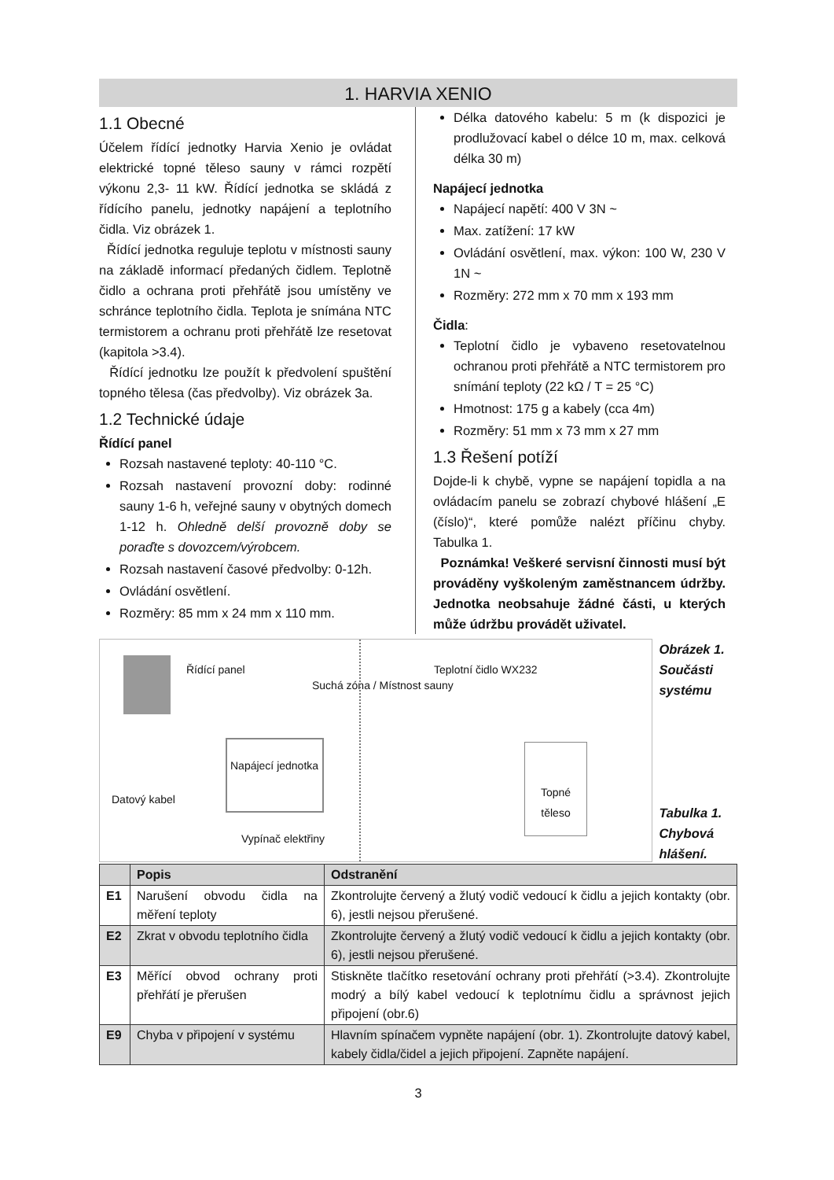1. HARVIA XENIO
1.1 Obecné
Účelem řídící jednotky Harvia Xenio je ovládat elektrické topné těleso sauny v rámci rozpětí výkonu 2,3- 11 kW. Řídící jednotka se skládá z řídícího panelu, jednotky napájení a teplotního čidla. Viz obrázek 1.
Řídící jednotka reguluje teplotu v místnosti sauny na základě informací předaných čidlem. Teplotně čidlo a ochrana proti přehřátě jsou umístěny ve schránce teplotního čidla. Teplota je snímána NTC termistorem a ochranu proti přehřátě lze resetovat (kapitola >3.4).
Řídící jednotku lze použít k předvolení spuštění topného tělesa (čas předvolby). Viz obrázek 3a.
1.2 Technické údaje
Řídící panel
Rozsah nastavené teploty: 40-110 °C.
Rozsah nastavení provozní doby: rodinné sauny 1-6 h, veřejné sauny v obytných domech 1-12 h. Ohledně delší provozně doby se poraďte s dovozcem/výrobcem.
Rozsah nastavení časové předvolby: 0-12h.
Ovládání osvětlení.
Rozměry: 85 mm x 24 mm x 110 mm.
Délka datového kabelu: 5 m (k dispozici je prodlužovací kabel o délce 10 m, max. celková délka 30 m)
Napájecí jednotka
Napájecí napětí: 400 V 3N ~
Max. zatížení: 17 kW
Ovládání osvětlení, max. výkon: 100 W, 230 V 1N ~
Rozměry: 272 mm x 70 mm x 193 mm
Čidla:
Teplotní čidlo je vybaveno resetovatelnou ochranou proti přehřátě a NTC termistorem pro snímání teploty (22 kΩ / T = 25 °C)
Hmotnost: 175 g a kabely (cca 4m)
Rozměry: 51 mm x 73 mm x 27 mm
1.3 Řešení potíží
Dojde-li k chybě, vypne se napájení topidla a na ovládacím panelu se zobrazí chybové hlášení „E (číslo)“, které pomůže nalézt příčinu chyby. Tabulka 1.
Poznámka! Veškeré servisní činnosti musí být prováděny vyškoleným zaměstnancem údržby. Jednotka neobsahuje žádné části, u kterých může údržbu provádět uživatel.
Řídící panel
Suchá zóna / Místnost sauny
Teplotní čidlo WX232
Napájecí jednotka
Datový kabel
Vypínač elektřiny
Topné těleso
Obrázek 1. Součásti systému
Tabulka 1. Chybová hlášení.
| | Popis | Odstranění |
| --- | --- | --- |
| E1 | Narušení obvodu čidla na měření teploty | Zkontrolujte červený a žlutý vodič vedoucí k čidlu a jejich kontakty (obr. 6), jestli nejsou přerušené. |
| E2 | Zkrat v obvodu teplotního čidla | Zkontrolujte červený a žlutý vodič vedoucí k čidlu a jejich kontakty (obr. 6), jestli nejsou přerušené. |
| E3 | Měřící obvod ochrany proti přehřátí je přerušen | Stiskněte tlačítko resetování ochrany proti přehřátí (>3.4). Zkontrolujte modrý a bílý kabel vedoucí k teplotnímu čidlu a správnost jejich připojení (obr.6) |
| E9 | Chyba v připojení v systému | Hlavním spínačem vypněte napájení (obr. 1). Zkontrolujte datový kabel, kabely čidla/čidel a jejich připojení. Zapněte napájení. |
3